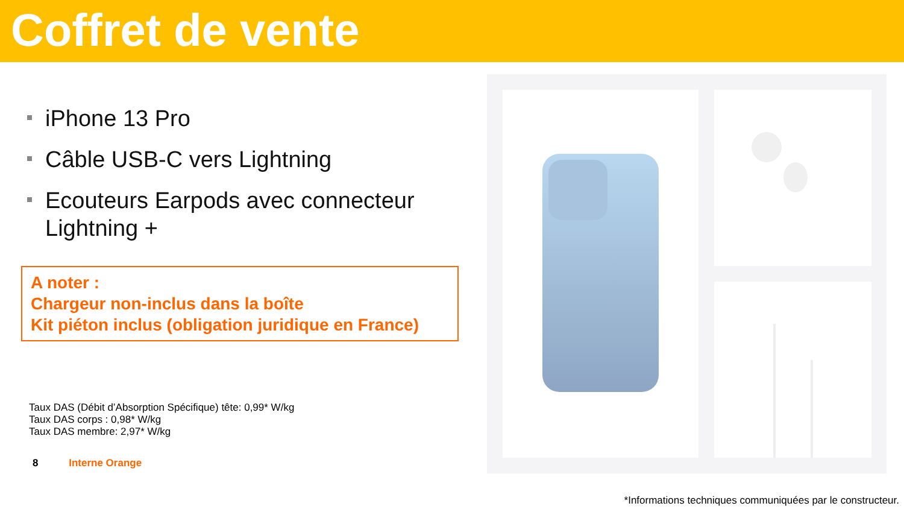Coffret de vente
iPhone 13 Pro
Câble USB-C vers Lightning
Ecouteurs Earpods avec connecteur Lightning +
A noter :
Chargeur non-inclus dans la boîte
Kit piéton inclus (obligation juridique en France)
Taux DAS (Débit d’Absorption Spécifique) tête: 0,99* W/kg
Taux DAS corps : 0,98* W/kg
Taux DAS membre: 2,97* W/kg
8 Interne Orange
*Informations techniques communiquées par le constructeur.